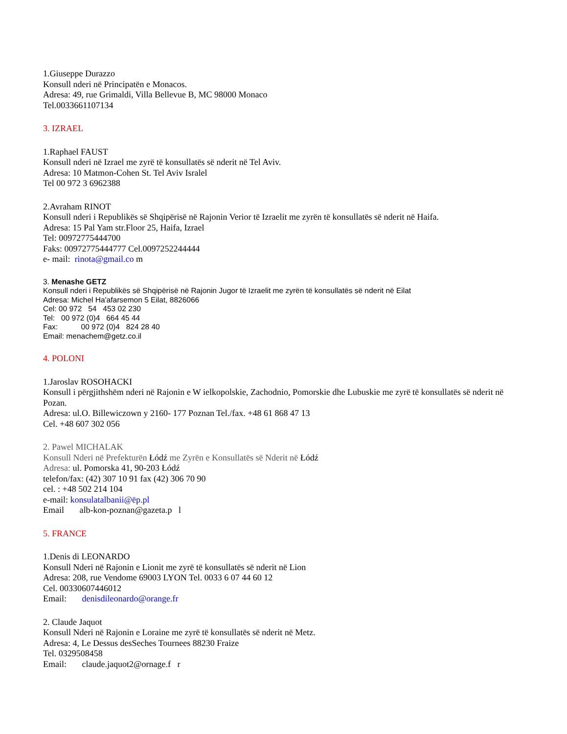1.Giuseppe Durazzo
Konsull nderi në Principatën e Monacos.
Adresa: 49, rue Grimaldi, Villa Bellevue B, MC 98000 Monaco
Tel.0033661107134
3. IZRAEL
1.Raphael FAUST
Konsull nderi në Izrael me zyrë të konsullatës së nderit në Tel Aviv.
Adresa: 10 Matmon-Cohen St. Tel Aviv Isralel
Tel 00 972 3 6962388
2.Avraham RINOT
Konsull nderi i Republikës së Shqipërisë në Rajonin Verior të Izraelit me zyrën të konsullatës së nderit në Haifa.
Adresa: 15 Pal Yam str.Floor 25, Haifa, Izrael
Tel: 00972775444700
Faks: 00972775444777 Cel.0097252244444
e- mail: rinota@gmail.co m
3. Menashe GETZ
Konsull nderi i Republikës së Shqipërisë në Rajonin Jugor të Izraelit me zyrën të konsullatës së nderit në Eilat
Adresa: Michel Ha'afarsemon 5 Eilat, 8826066
Cel: 00 972 54 453 02 230
Tel: 00 972 (0)4 664 45 44
Fax: 00 972 (0)4 824 28 40
Email: menachem@getz.co.il
4. POLONI
1.Jaroslav ROSOHACKI
Konsull i përgjithshëm nderi në Rajonin e W ielkopolskie, Zachodnio, Pomorskie dhe Lubuskie me zyrë të konsullatës së nderit në Pozan.
Adresa: ul.O. Billewiczown y 2160- 177 Poznan Tel./fax. +48 61 868 47 13
Cel. +48 607 302 056
2. Pawel MICHALAK
Konsull Nderi në Prefekturën Łódź me Zyrën e Konsullatës së Nderit në Łódź
Adresa: ul. Pomorska 41, 90-203 Łódź
telefon/fax: (42) 307 10 91 fax (42) 306 70 90
cel. : +48 502 214 104
e-mail: konsulatalbanii@ëp.pl
Email alb-kon-poznan@gazeta.p l
5. FRANCE
1.Denis di LEONARDO
Konsull Nderi në Rajonin e Lionit me zyrë të konsullatës së nderit në Lion
Adresa: 208, rue Vendome 69003 LYON Tel. 0033 6 07 44 60 12
Cel. 00330607446012
Email: denisdileonardo@orange.fr
2. Claude Jaquot
Konsull Nderi në Rajonin e Loraine me zyrë të konsullatës së nderit në Metz.
Adresa: 4, Le Dessus desSeches Tournees 88230 Fraize
Tel. 0329508458
Email: claude.jaquot2@ornage.f r